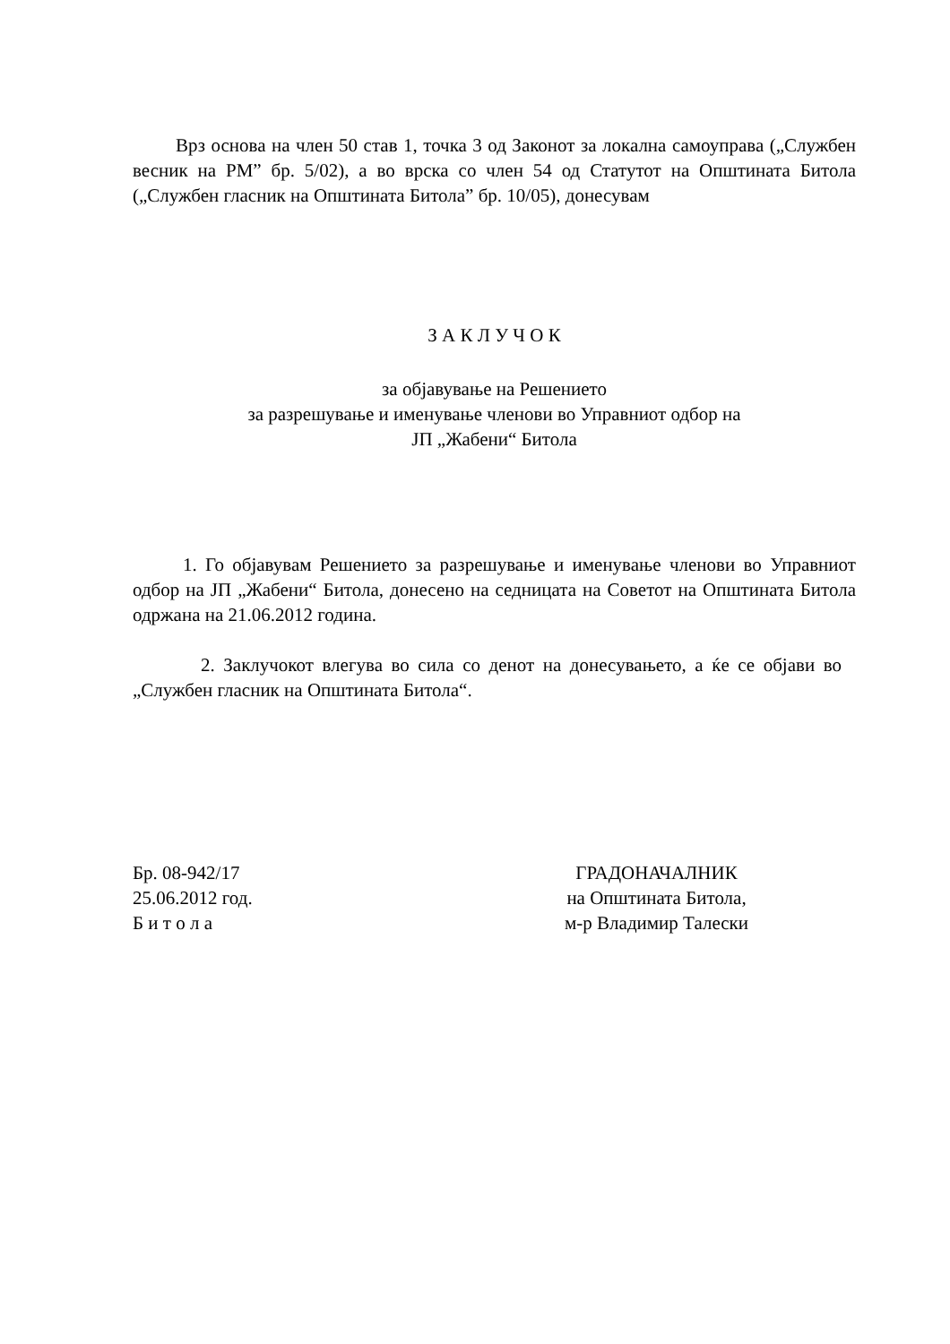Врз основа на член 50 став 1, точка 3 од Законот за локална самоуправа („Службен весник на РМ” бр. 5/02), а во врска со член 54 од Статутот на Општината Битола („Службен гласник на Општината Битола” бр. 10/05), донесувам
З А К Л У Ч О К
за објавување на Решението
за разрешување и именување членови во Управниот одбор на
ЈП „Жабени“ Битола
1. Го објавувам Решението за разрешување и именување членови во Управниот одбор на ЈП „Жабени“ Битола, донесено на седницата на Советот на Општината Битола одржана на 21.06.2012 година.
2. Заклучокот влегува во сила со денот на донесувањето, а ќе се објави во „Службен гласник на Општината Битола“.
Бр. 08-942/17
25.06.2012 год.
Б и т о л а
ГРАДОНАЧАЛНИК
на Општината Битола,
м-р Владимир Талески